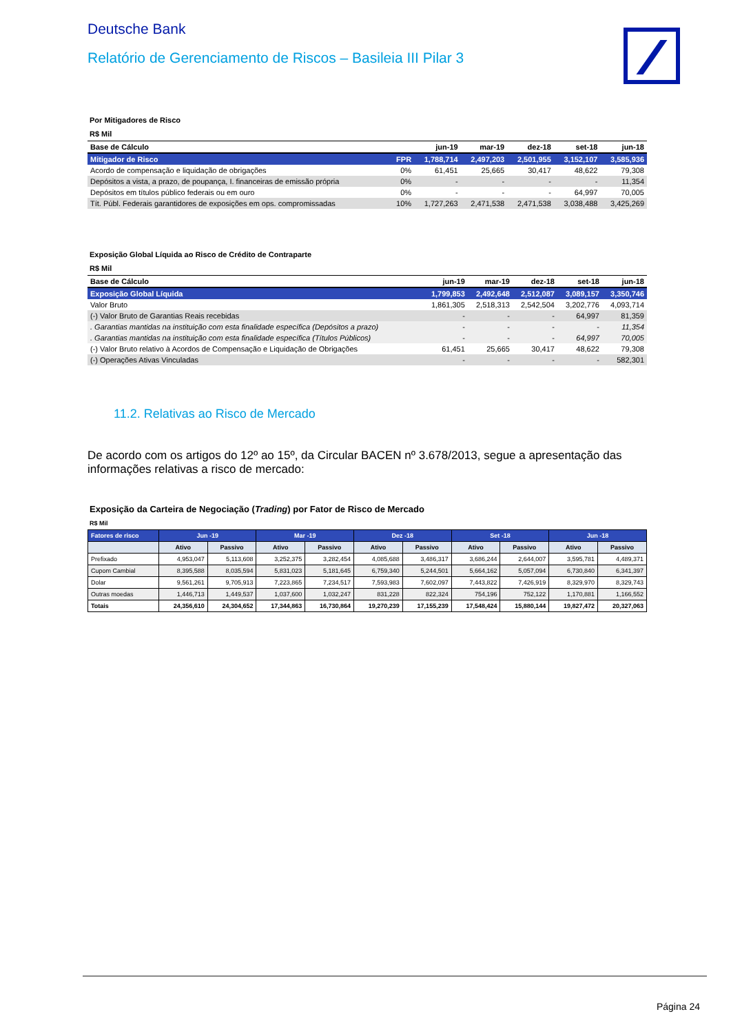Deutsche Bank
Relatório de Gerenciamento de Riscos – Basileia III Pilar 3
Por Mitigadores de Risco
R$ Mil
| Base de Cálculo | | jun-19 | mar-19 | dez-18 | set-18 | jun-18 |
| --- | --- | --- | --- | --- | --- | --- |
| Mitigador de Risco | FPR | 1,788,714 | 2,497,203 | 2,501,955 | 3,152,107 | 3,585,936 |
| Acordo de compensação e liquidação de obrigações | 0% | 61,451 | 25,665 | 30,417 | 48,622 | 79,308 |
| Depósitos a vista, a prazo, de poupança, I. financeiras de emissão própria | 0% | - | - | - | - | 11,354 |
| Depósitos em títulos público federais ou em ouro | 0% | - | - | - | 64,997 | 70,005 |
| Tít. Públ. Federais garantidores de exposições em ops. compromissadas | 10% | 1,727,263 | 2,471,538 | 2,471,538 | 3,038,488 | 3,425,269 |
Exposição Global Líquida ao Risco de Crédito de Contraparte
R$ Mil
| Base de Cálculo | jun-19 | mar-19 | dez-18 | set-18 | jun-18 |
| --- | --- | --- | --- | --- | --- |
| Exposição Global Líquida | 1,799,853 | 2,492,648 | 2,512,087 | 3,089,157 | 3,350,746 |
| Valor Bruto | 1,861,305 | 2,518,313 | 2,542,504 | 3,202,776 | 4,093,714 |
| (-) Valor Bruto de Garantias Reais recebidas | - | - | - | 64,997 | 81,359 |
| . Garantias mantidas na instituição com esta finalidade específica (Depósitos a prazo) | - | - | - | - | 11,354 |
| . Garantias mantidas na instituição com esta finalidade específica (Títulos Públicos) | - | - | - | 64,997 | 70,005 |
| (-) Valor Bruto relativo à Acordos de Compensação e Liquidação de Obrigações | 61,451 | 25,665 | 30,417 | 48,622 | 79,308 |
| (-) Operações Ativas Vinculadas | - | - | - | - | 582,301 |
11.2. Relativas ao Risco de Mercado
De acordo com os artigos do 12º ao 15º, da Circular BACEN nº 3.678/2013, segue a apresentação das informações relativas a risco de mercado:
Exposição da Carteira de Negociação (Trading) por Fator de Risco de Mercado
R$ Mil
| Fatores de risco | Jun -19 | | Mar -19 | | Dez -18 | | Set -18 | | Jun -18 | |
| --- | --- | --- | --- | --- | --- | --- | --- | --- | --- | --- |
| | Ativo | Passivo | Ativo | Passivo | Ativo | Passivo | Ativo | Passivo | Ativo | Passivo |
| Prefixado | 4,953,047 | 5,113,608 | 3,252,375 | 3,282,454 | 4,085,688 | 3,486,317 | 3,686,244 | 2,644,007 | 3,595,781 | 4,489,371 |
| Cupom Cambial | 8,395,588 | 8,035,594 | 5,831,023 | 5,181,645 | 6,759,340 | 5,244,501 | 5,664,162 | 5,057,094 | 6,730,840 | 6,341,397 |
| Dolar | 9,561,261 | 9,705,913 | 7,223,865 | 7,234,517 | 7,593,983 | 7,602,097 | 7,443,822 | 7,426,919 | 8,329,970 | 8,329,743 |
| Outras moedas | 1,446,713 | 1,449,537 | 1,037,600 | 1,032,247 | 831,228 | 822,324 | 754,196 | 752,122 | 1,170,881 | 1,166,552 |
| Totais | 24,356,610 | 24,304,652 | 17,344,863 | 16,730,864 | 19,270,239 | 17,155,239 | 17,548,424 | 15,880,144 | 19,827,472 | 20,327,063 |
Página 24